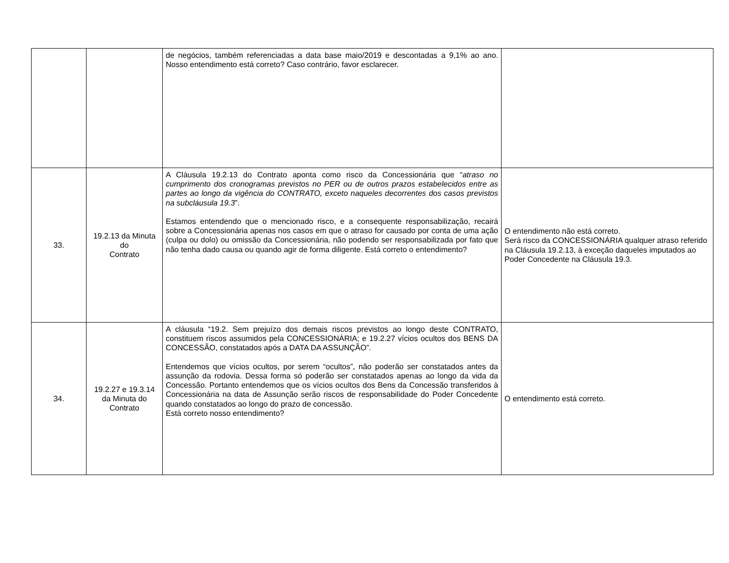| | | de negócios, também referenciadas a data base maio/2019 e descontadas a 9,1% ao ano. Nosso entendimento está correto? Caso contrário, favor esclarecer. | |
| 33. | 19.2.13 da Minuta do Contrato | A Cláusula 19.2.13 do Contrato aponta como risco da Concessionária que “ atraso no cumprimento dos cronogramas previstos no PER ou de outros prazos estabelecidos entre as partes ao longo da vigência do CONTRATO, exceto naqueles decorrentes dos casos previstos na subcláusula 19.3 ”. Estamos entendendo que o mencionado risco, e a consequente responsabilização, recairá sobre a Concessionária apenas nos casos em que o atraso for causado por conta de uma ação (culpa ou dolo) ou omissão da Concessionária, não podendo ser responsabilizada por fato que não tenha dado causa ou quando agir de forma diligente. Está correto o entendimento? | O entendimento não está correto. Será risco da CONCESSIONÁRIA qualquer atraso referido na Cláusula 19.2.13, à exceção daqueles imputados ao Poder Concedente na Cláusula 19.3. |
| 34. | 19.2.27 e 19.3.14 da Minuta do Contrato | A cláusula “19.2. Sem prejuízo dos demais riscos previstos ao longo deste CONTRATO, constituem riscos assumidos pela CONCESSIONÁRIA; e 19.2.27 vícios ocultos dos BENS DA CONCESSÃO, constatados após a DATA DA ASSUNÇÃO”. Entendemos que vícios ocultos, por serem “ocultos”, não poderão ser constatados antes da assunção da rodovia. Dessa forma só poderão ser constatados apenas ao longo da vida da Concessão. Portanto entendemos que os vícios ocultos dos Bens da Concessão transferidos à Concessionária na data de Assunção serão riscos de responsabilidade do Poder Concedente quando constatados ao longo do prazo de concessão. Está correto nosso entendimento? | O entendimento está correto. |